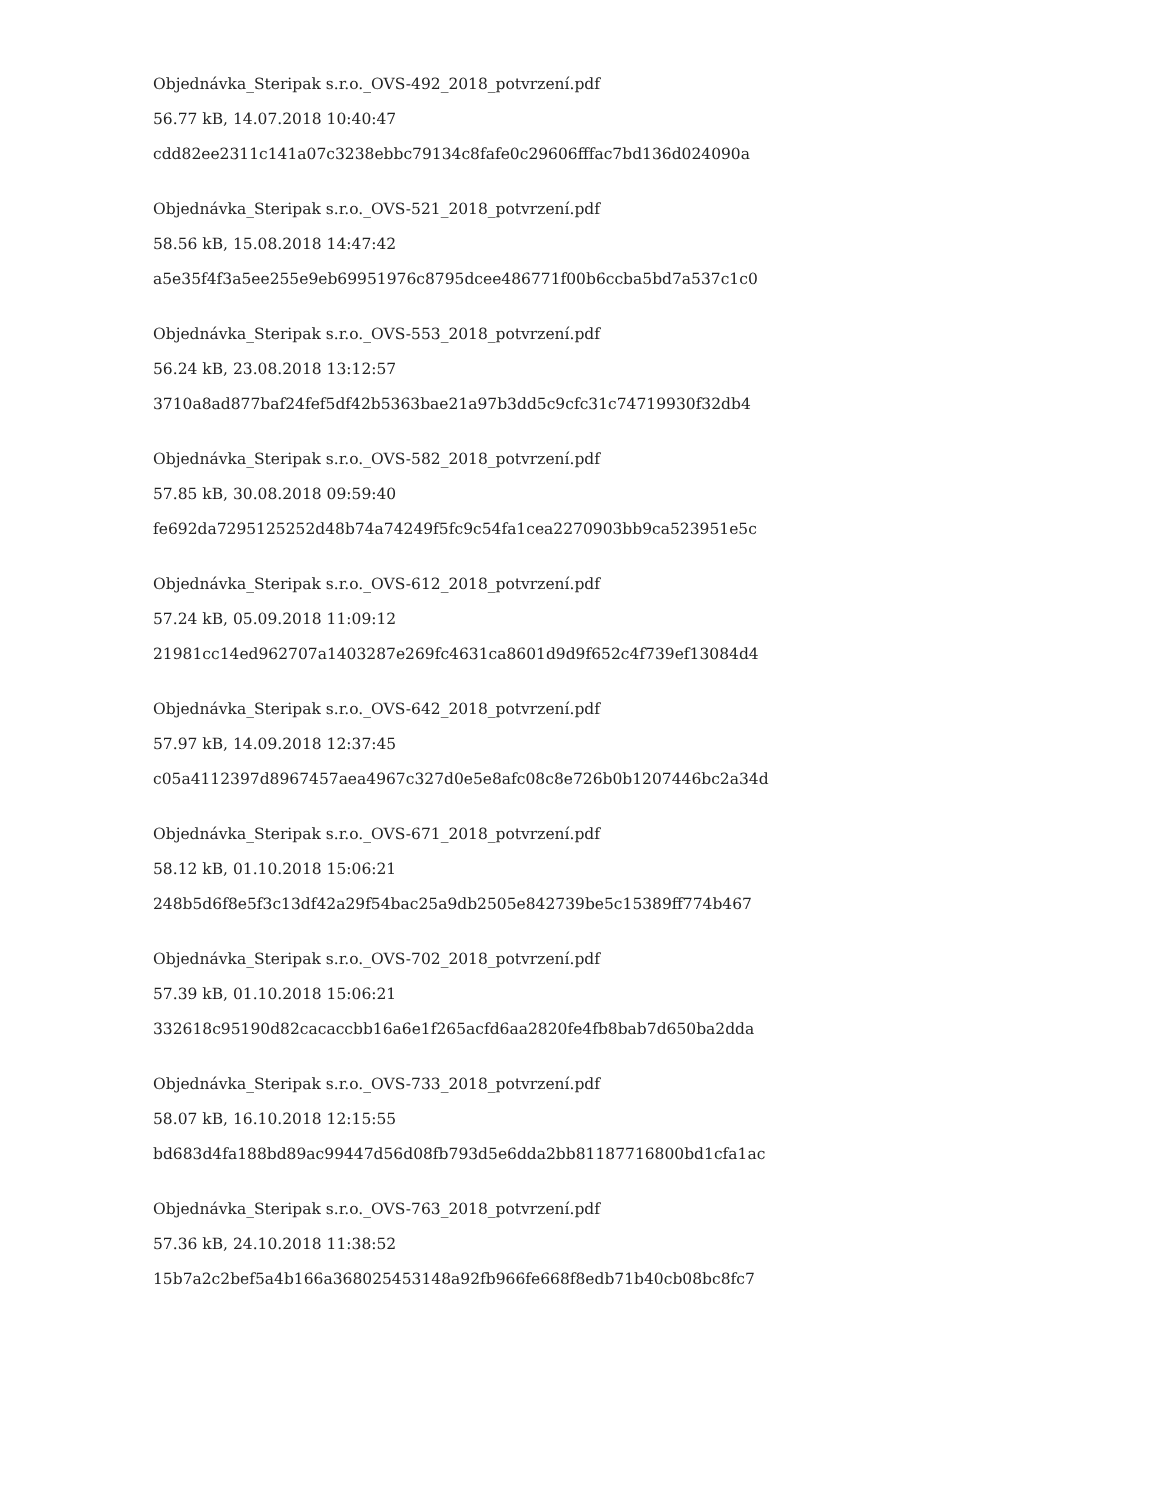Objednávka_Steripak s.r.o._OVS-492_2018_potvrzení.pdf
56.77 kB, 14.07.2018 10:40:47
cdd82ee2311c141a07c3238ebbc79134c8fafe0c29606fffac7bd136d024090a
Objednávka_Steripak s.r.o._OVS-521_2018_potvrzení.pdf
58.56 kB, 15.08.2018 14:47:42
a5e35f4f3a5ee255e9eb69951976c8795dcee486771f00b6ccba5bd7a537c1c0
Objednávka_Steripak s.r.o._OVS-553_2018_potvrzení.pdf
56.24 kB, 23.08.2018 13:12:57
3710a8ad877baf24fef5df42b5363bae21a97b3dd5c9cfc31c74719930f32db4
Objednávka_Steripak s.r.o._OVS-582_2018_potvrzení.pdf
57.85 kB, 30.08.2018 09:59:40
fe692da7295125252d48b74a74249f5fc9c54fa1cea2270903bb9ca523951e5c
Objednávka_Steripak s.r.o._OVS-612_2018_potvrzení.pdf
57.24 kB, 05.09.2018 11:09:12
21981cc14ed962707a1403287e269fc4631ca8601d9d9f652c4f739ef13084d4
Objednávka_Steripak s.r.o._OVS-642_2018_potvrzení.pdf
57.97 kB, 14.09.2018 12:37:45
c05a4112397d8967457aea4967c327d0e5e8afc08c8e726b0b1207446bc2a34d
Objednávka_Steripak s.r.o._OVS-671_2018_potvrzení.pdf
58.12 kB, 01.10.2018 15:06:21
248b5d6f8e5f3c13df42a29f54bac25a9db2505e842739be5c15389ff774b467
Objednávka_Steripak s.r.o._OVS-702_2018_potvrzení.pdf
57.39 kB, 01.10.2018 15:06:21
332618c95190d82cacaccbb16a6e1f265acfd6aa2820fe4fb8bab7d650ba2dda
Objednávka_Steripak s.r.o._OVS-733_2018_potvrzení.pdf
58.07 kB, 16.10.2018 12:15:55
bd683d4fa188bd89ac99447d56d08fb793d5e6dda2bb81187716800bd1cfa1ac
Objednávka_Steripak s.r.o._OVS-763_2018_potvrzení.pdf
57.36 kB, 24.10.2018 11:38:52
15b7a2c2bef5a4b166a368025453148a92fb966fe668f8edb71b40cb08bc8fc7